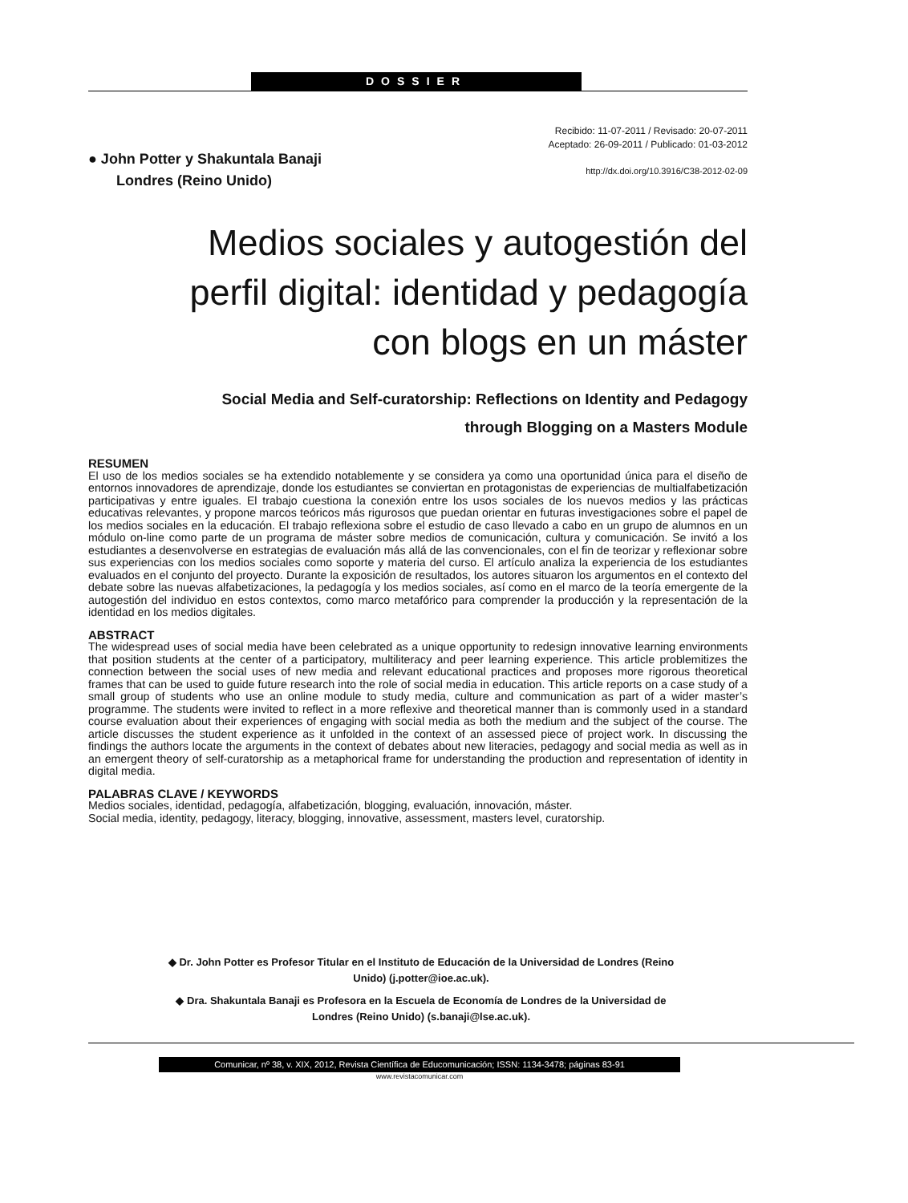DOSSIER
● John Potter y Shakuntala Banaji
Londres (Reino Unido)
Recibido: 11-07-2011 / Revisado: 20-07-2011
Aceptado: 26-09-2011 / Publicado: 01-03-2012
http://dx.doi.org/10.3916/C38-2012-02-09
Medios sociales y autogestión del
perfil digital: identidad y pedagogía
con blogs en un máster
Social Media and Self-curatorship: Reflections on Identity and Pedagogy
through Blogging on a Masters Module
RESUMEN
El uso de los medios sociales se ha extendido notablemente y se considera ya como una oportunidad única para el diseño de entornos innovadores de aprendizaje, donde los estudiantes se conviertan en protagonistas de experiencias de multialfabetización participativas y entre iguales. El trabajo cuestiona la conexión entre los usos sociales de los nuevos medios y las prácticas educativas relevantes, y propone marcos teóricos más rigurosos que puedan orientar en futuras investigaciones sobre el papel de los medios sociales en la educación. El trabajo reflexiona sobre el estudio de caso llevado a cabo en un grupo de alumnos en un módulo on-line como parte de un programa de máster sobre medios de comunicación, cultura y comunicación. Se invitó a los estudiantes a desenvolverse en estrategias de evaluación más allá de las convencionales, con el fin de teorizar y reflexionar sobre sus experiencias con los medios sociales como soporte y materia del curso. El artículo analiza la experiencia de los estudiantes evaluados en el conjunto del proyecto. Durante la exposición de resultados, los autores situaron los argumentos en el contexto del debate sobre las nuevas alfabetizaciones, la pedagogía y los medios sociales, así como en el marco de la teoría emergente de la autogestión del individuo en estos contextos, como marco metafórico para comprender la producción y la representación de la identidad en los medios digitales.
ABSTRACT
The widespread uses of social media have been celebrated as a unique opportunity to redesign innovative learning environments that position students at the center of a participatory, multiliteracy and peer learning experience. This article problemitizes the connection between the social uses of new media and relevant educational practices and proposes more rigorous theoretical frames that can be used to guide future research into the role of social media in education. This article reports on a case study of a small group of students who use an online module to study media, culture and communication as part of a wider master’s programme. The students were invited to reflect in a more reflexive and theoretical manner than is commonly used in a standard course evaluation about their experiences of engaging with social media as both the medium and the subject of the course. The article discusses the student experience as it unfolded in the context of an assessed piece of project work. In discussing the findings the authors locate the arguments in the context of debates about new literacies, pedagogy and social media as well as in an emergent theory of self-curatorship as a metaphorical frame for understanding the production and representation of identity in digital media.
PALABRAS CLAVE / KEYWORDS
Medios sociales, identidad, pedagogía, alfabetización, blogging, evaluación, innovación, máster.
Social media, identity, pedagogy, literacy, blogging, innovative, assessment, masters level, curatorship.
◆ Dr. John Potter es Profesor Titular en el Instituto de Educación de la Universidad de Londres (Reino Unido) (j.potter@ioe.ac.uk).
◆ Dra. Shakuntala Banaji es Profesora en la Escuela de Economía de Londres de la Universidad de Londres (Reino Unido) (s.banaji@lse.ac.uk).
Comunicar, nº 38, v. XIX, 2012, Revista Científica de Educomunicación; ISSN: 1134-3478; páginas 83-91
www.revistacomunicar.com